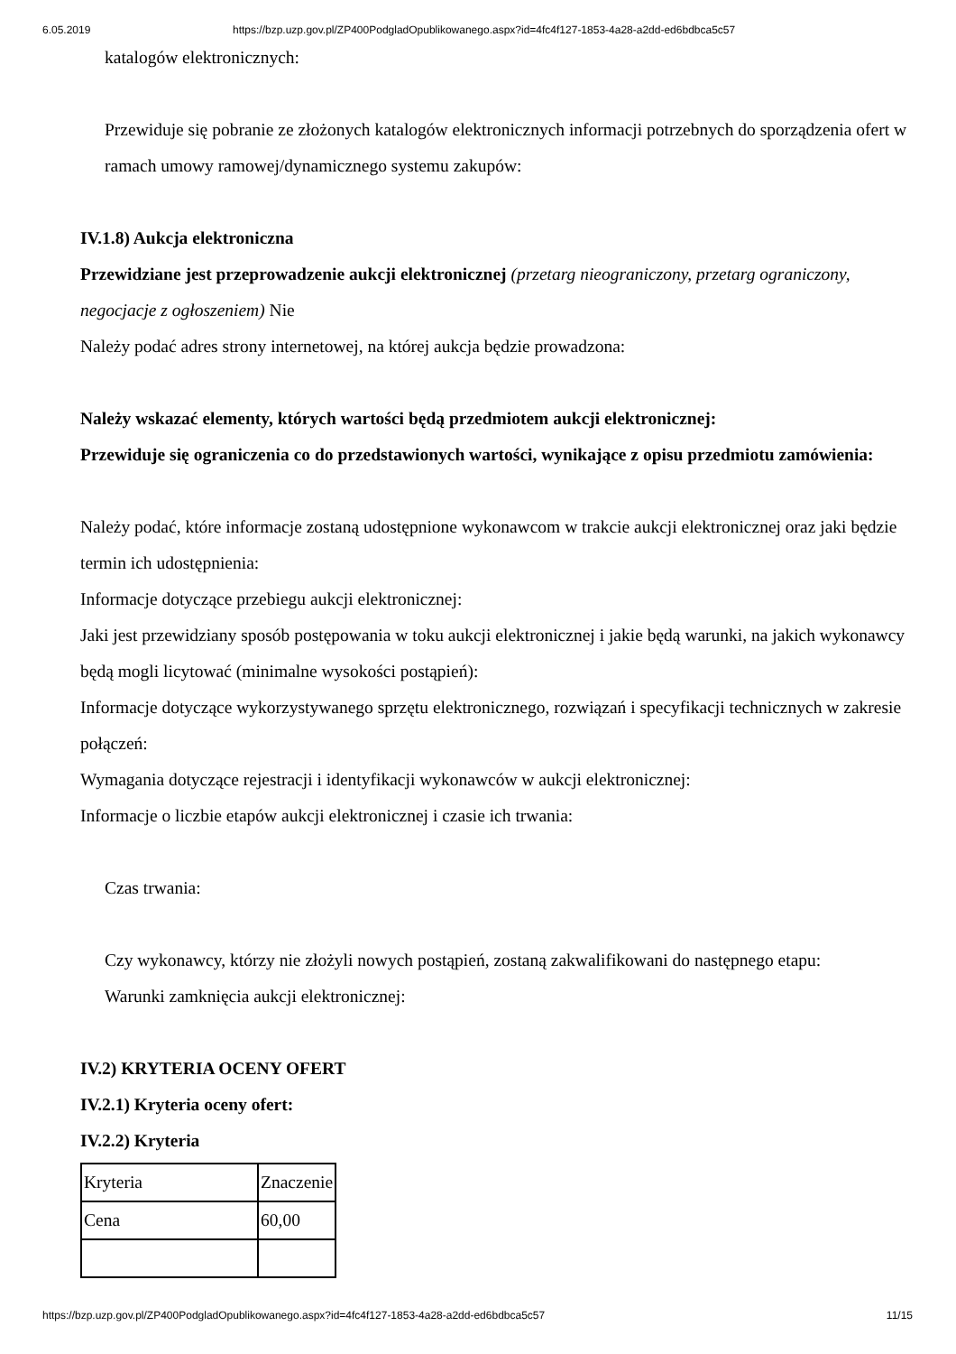6.05.2019 https://bzp.uzp.gov.pl/ZP400PodgladOpublikowanego.aspx?id=4fc4f127-1853-4a28-a2dd-ed6bdbca5c57
katalogów elektronicznych:
Przewiduje się pobranie ze złożonych katalogów elektronicznych informacji potrzebnych do sporządzenia ofert w ramach umowy ramowej/dynamicznego systemu zakupów:
IV.1.8) Aukcja elektroniczna
Przewidziane jest przeprowadzenie aukcji elektronicznej (przetarg nieograniczony, przetarg ograniczony, negocjacje z ogłoszeniem) Nie
Należy podać adres strony internetowej, na której aukcja będzie prowadzona:
Należy wskazać elementy, których wartości będą przedmiotem aukcji elektronicznej:
Przewiduje się ograniczenia co do przedstawionych wartości, wynikające z opisu przedmiotu zamówienia:
Należy podać, które informacje zostaną udostępnione wykonawcom w trakcie aukcji elektronicznej oraz jaki będzie termin ich udostępnienia:
Informacje dotyczące przebiegu aukcji elektronicznej:
Jaki jest przewidziany sposób postępowania w toku aukcji elektronicznej i jakie będą warunki, na jakich wykonawcy będą mogli licytować (minimalne wysokości postąpień):
Informacje dotyczące wykorzystywanego sprzętu elektronicznego, rozwiązań i specyfikacji technicznych w zakresie połączeń:
Wymagania dotyczące rejestracji i identyfikacji wykonawców w aukcji elektronicznej:
Informacje o liczbie etapów aukcji elektronicznej i czasie ich trwania:
Czas trwania:
Czy wykonawcy, którzy nie złożyli nowych postąpień, zostaną zakwalifikowani do następnego etapu:
Warunki zamknięcia aukcji elektronicznej:
IV.2) KRYTERIA OCENY OFERT
IV.2.1) Kryteria oceny ofert:
IV.2.2) Kryteria
| Kryteria | Znaczenie |
| Cena | 60,00 |
https://bzp.uzp.gov.pl/ZP400PodgladOpublikowanego.aspx?id=4fc4f127-1853-4a28-a2dd-ed6bdbca5c57 11/15